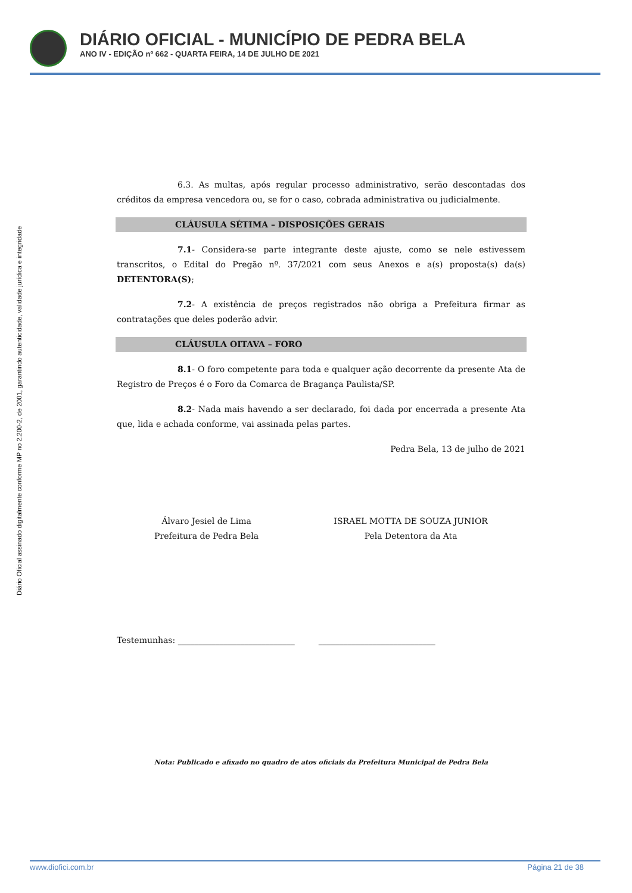DIÁRIO OFICIAL - MUNICÍPIO DE PEDRA BELA
ANO IV - EDIÇÃO nº 662 - QUARTA FEIRA, 14 DE JULHO DE 2021
Diário Oficial assinado digitalmente conforme MP no 2.200-2, de 2001, garantindo autenticidade, validade jurídica e integridade
6.3. As multas, após regular processo administrativo, serão descontadas dos créditos da empresa vencedora ou, se for o caso, cobrada administrativa ou judicialmente.
CLÁUSULA SÉTIMA – DISPOSIÇÕES GERAIS
7.1- Considera-se parte integrante deste ajuste, como se nele estivessem transcritos, o Edital do Pregão nº. 37/2021 com seus Anexos e a(s) proposta(s) da(s) DETENTORA(S);
7.2- A existência de preços registrados não obriga a Prefeitura firmar as contratações que deles poderão advir.
CLÁUSULA OITAVA – FORO
8.1- O foro competente para toda e qualquer ação decorrente da presente Ata de Registro de Preços é o Foro da Comarca de Bragança Paulista/SP.
8.2- Nada mais havendo a ser declarado, foi dada por encerrada a presente Ata que, lida e achada conforme, vai assinada pelas partes.
Pedra Bela, 13 de julho de 2021
Álvaro Jesiel de Lima
Prefeitura de Pedra Bela
ISRAEL MOTTA DE SOUZA JUNIOR
Pela Detentora da Ata
Testemunhas: ____________________________ ____________________________
Nota: Publicado e afixado no quadro de atos oficiais da Prefeitura Municipal de Pedra Bela
www.diofici.com.br Página 21 de 38